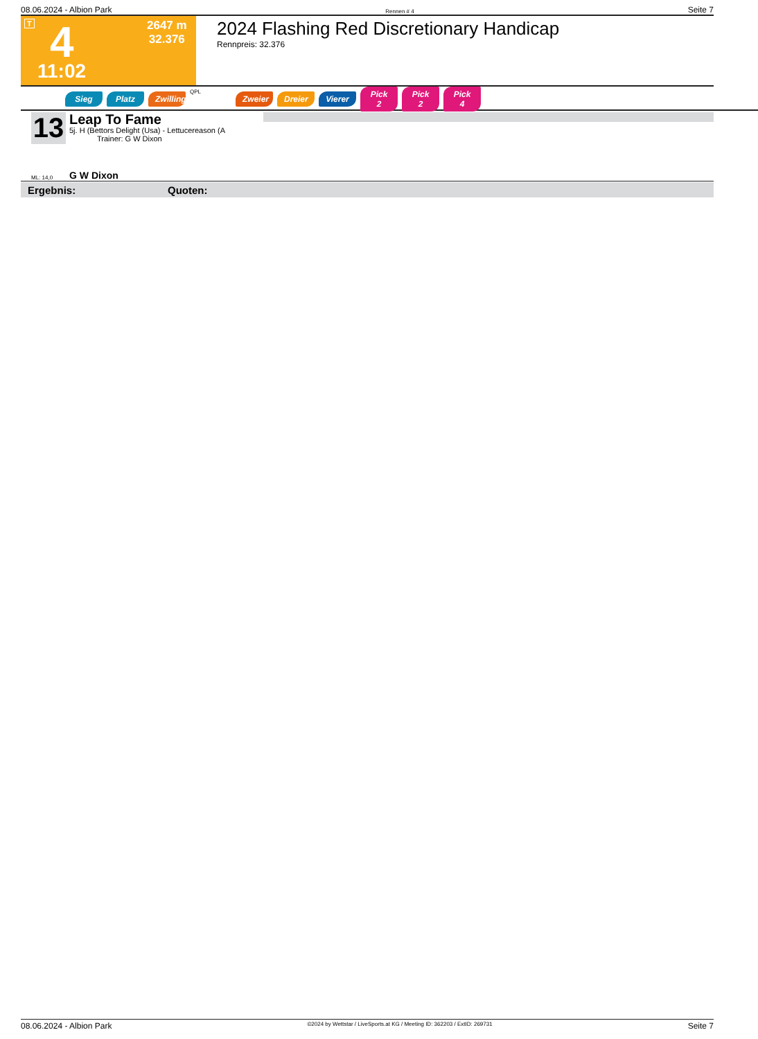08.06.2024 - Albion Park Rennen # 4 Seite 7
T 4
11:02
2647 m
32.376
2024 Flashing Red Discretionary Handicap
Rennpreis: 32.376
Sieg Platz Zwilling QPL Zweier Dreier Vierer Pick 2 Pick 2 Pick 4
13
Leap To Fame
5j. H (Bettors Delight (Usa) - Lettucereason (A
Trainer: G W Dixon
ML: 14,0 G W Dixon
Ergebnis: Quoten:
08.06.2024 - Albion Park ©2024 by Wettstar / LiveSports.at KG / Meeting ID: 362203 / ExtID: 269731 Seite 7